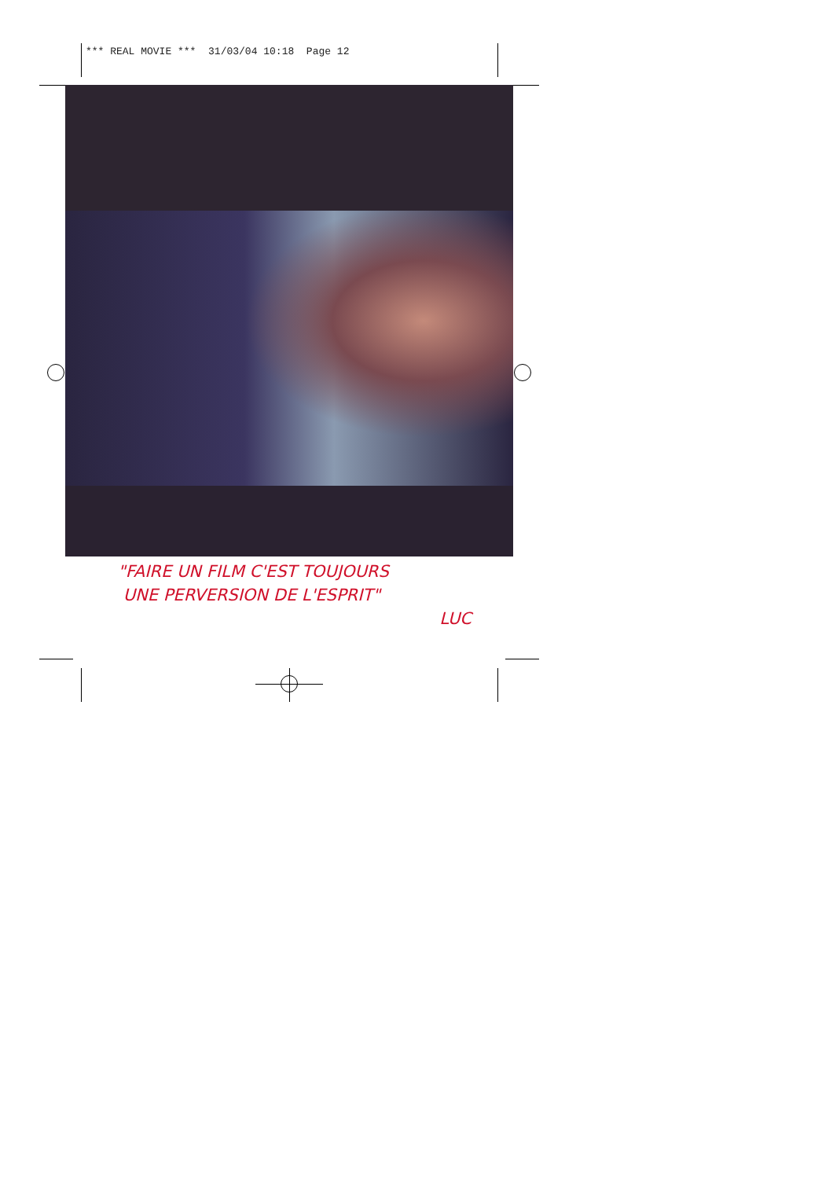*** REAL MOVIE *** 31/03/04 10:18 Page 12
"FAIRE UN FILM C'EST TOUJOURS
UNE PERVERSION DE L'ESPRIT"
LUC